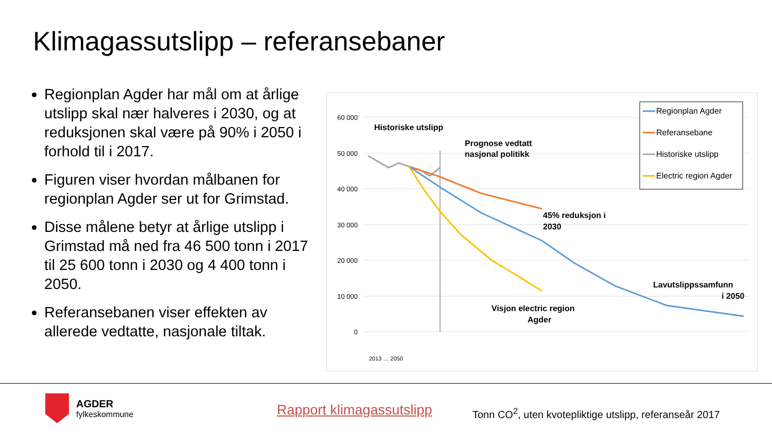Klimagassutslipp – referansebaner
Regionplan Agder har mål om at årlige utslipp skal nær halveres i 2030, og at reduksjonen skal være på 90% i 2050 i forhold til i 2017.
Figuren viser hvordan målbanen for regionplan Agder ser ut for Grimstad.
Disse målene betyr at årlige utslipp i Grimstad må ned fra 46 500 tonn i 2017 til 25 600 tonn i 2030 og 4 400 tonn i 2050.
Referansebanen viser effekten av allerede vedtatte, nasjonale tiltak.
60 000
50 000
40 000
30 000
20 000
10 000
0
Historiske utslipp
Prognose vedtatt
nasjonal politikk
45% reduksjon i
2030
Visjon electric region
Agder
Lavutslippssamfunn
i 2050
2013 … 2050
Regionplan Agder
Referansebane
Historiske utslipp
Electric region Agder
AGDER
fylkeskommune
Rapport klimagassutslipp
Tonn CO<sup>2</sup>, uten kvotepliktige utslipp, referanseår 2017